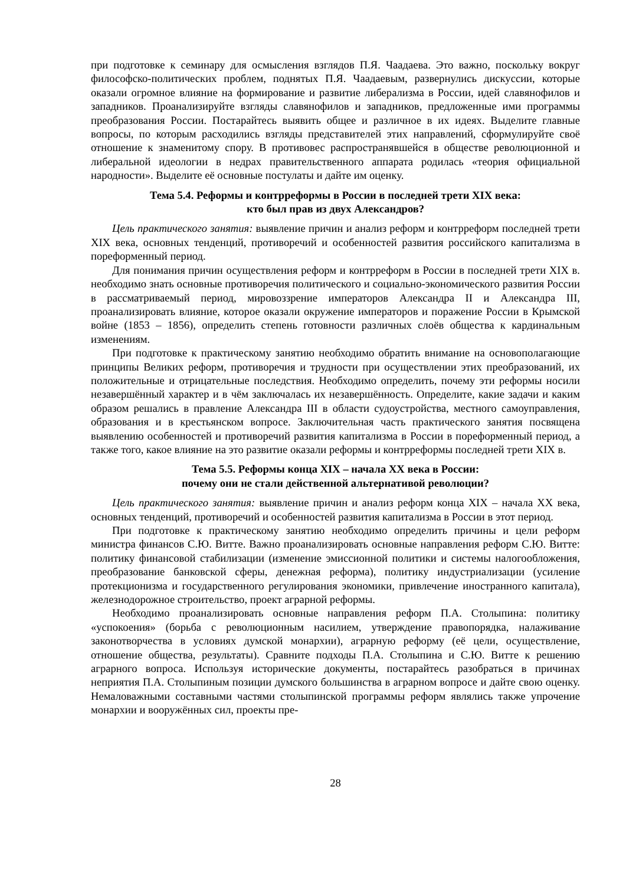при подготовке к семинару для осмысления взглядов П.Я. Чаадаева. Это важно, поскольку вокруг философско-политических проблем, поднятых П.Я. Чаадаевым, развернулись дискуссии, которые оказали огромное влияние на формирование и развитие либерализма в России, идей славянофилов и западников. Проанализируйте взгляды славянофилов и западников, предложенные ими программы преобразования России. Постарайтесь выявить общее и различное в их идеях. Выделите главные вопросы, по которым расходились взгляды представителей этих направлений, сформулируйте своё отношение к знаменитому спору. В противовес распространявшейся в обществе революционной и либеральной идеологии в недрах правительственного аппарата родилась «теория официальной народности». Выделите её основные постулаты и дайте им оценку.
Тема 5.4. Реформы и контрреформы в России в последней трети XIX века:
кто был прав из двух Александров?
Цель практического занятия: выявление причин и анализ реформ и контрреформ последней трети XIX века, основных тенденций, противоречий и особенностей развития российского капитализма в пореформенный период.
Для понимания причин осуществления реформ и контрреформ в России в последней трети XIX в. необходимо знать основные противоречия политического и социально-экономического развития России в рассматриваемый период, мировоззрение императоров Александра II и Александра III, проанализировать влияние, которое оказали окружение императоров и поражение России в Крымской войне (1853 – 1856), определить степень готовности различных слоёв общества к кардинальным изменениям.
При подготовке к практическому занятию необходимо обратить внимание на основополагающие принципы Великих реформ, противоречия и трудности при осуществлении этих преобразований, их положительные и отрицательные последствия. Необходимо определить, почему эти реформы носили незавершённый характер и в чём заключалась их незавершённость. Определите, какие задачи и каким образом решались в правление Александра III в области судоустройства, местного самоуправления, образования и в крестьянском вопросе. Заключительная часть практического занятия посвящена выявлению особенностей и противоречий развития капитализма в России в пореформенный период, а также того, какое влияние на это развитие оказали реформы и контрреформы последней трети XIX в.
Тема 5.5. Реформы конца XIX – начала XX века в России:
почему они не стали действенной альтернативой революции?
Цель практического занятия: выявление причин и анализ реформ конца XIX – начала XX века, основных тенденций, противоречий и особенностей развития капитализма в России в этот период.
При подготовке к практическому занятию необходимо определить причины и цели реформ министра финансов С.Ю. Витте. Важно проанализировать основные направления реформ С.Ю. Витте: политику финансовой стабилизации (изменение эмиссионной политики и системы налогообложения, преобразование банковской сферы, денежная реформа), политику индустриализации (усиление протекционизма и государственного регулирования экономики, привлечение иностранного капитала), железнодорожное строительство, проект аграрной реформы.
Необходимо проанализировать основные направления реформ П.А. Столыпина: политику «успокоения» (борьба с революционным насилием, утверждение правопорядка, налаживание законотворчества в условиях думской монархии), аграрную реформу (её цели, осуществление, отношение общества, результаты). Сравните подходы П.А. Столыпина и С.Ю. Витте к решению аграрного вопроса. Используя исторические документы, постарайтесь разобраться в причинах неприятия П.А. Столыпиным позиции думского большинства в аграрном вопросе и дайте свою оценку. Немаловажными составными частями столыпинской программы реформ являлись также упрочение монархии и вооружённых сил, проекты пре-
28